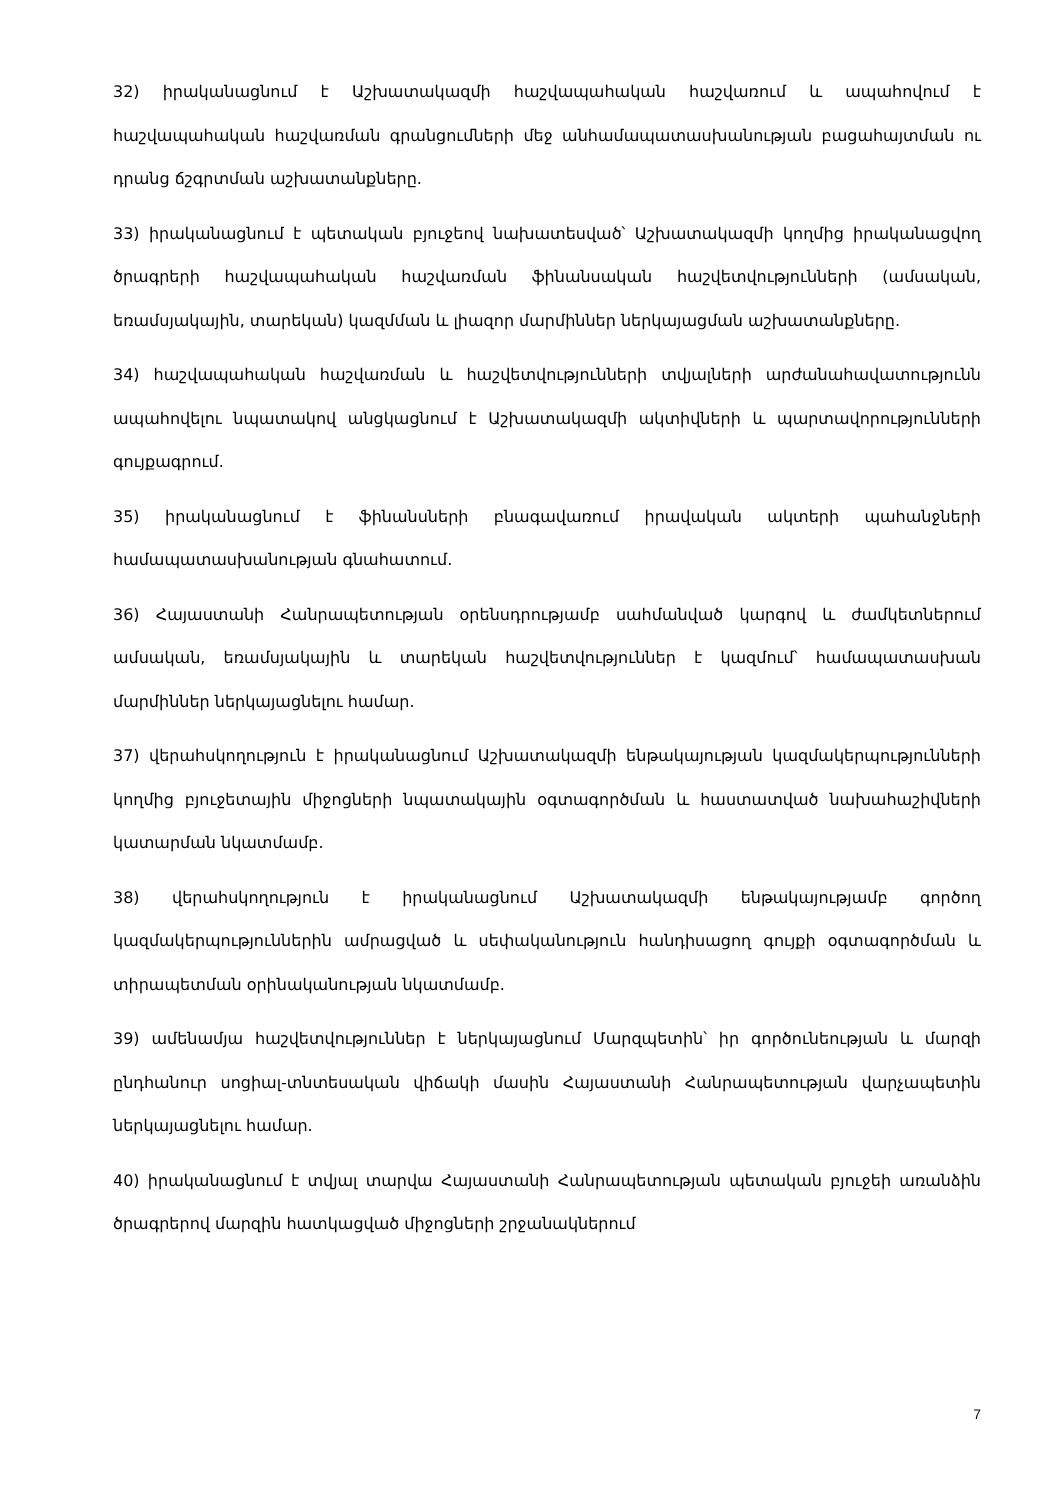32) իրականացնում է Աշխատակազմի հաշվապահական հաշվառում և ապահովում է հաշվապահական հաշվառման գրանցումների մեջ անհամապատասխանության բացահայտման ու դրանց ճշգրտման աշխատանքները.
33) իրականացնում է պետական բյուջեով նախատեսված՝ Աշխատակազմի կողմից իրականացվող ծրագրերի հաշվապահական հաշվառման ֆինանսական հաշվետվությունների (ամսական, եռամսյակային, տարեկան) կազմման և լիազոր մարմիններ ներկայացման աշխատանքները.
34) հաշվապահական հաշվառման և հաշվետվությունների տվյալների արժանահավատությունն ապահովելու նպատակով անցկացնում է Աշխատակազմի ակտիվների և պարտավորությունների գույքագրում.
35) իրականացնում է ֆինանսների բնագավառում իրավական ակտերի պահանջների համապատասխանության գնահատում.
36) Հայաստանի Հանրապետության օրենսդրությամբ սահմանված կարգով և ժամկետներում ամսական, եռամսյակային և տարեկան հաշվետվություններ է կազմում՝ համապատասխան մարմիններ ներկայացնելու համար.
37) վերահսկողություն է իրականացնում Աշխատակազմի ենթակայության կազմակերպությունների կողմից բյուջետային միջոցների նպատակային օգտագործման և հաստատված նախահաշիվների կատարման նկատմամբ.
38) վերահսկողություն է իրականացնում Աշխատակազմի ենթակայությամբ գործող կազմակերպություններին ամրացված և սեփականություն հանդիսացող գույքի օգտագործման և տիրապետման օրինականության նկատմամբ.
39) ամենամյա հաշվետվություններ է ներկայացնում Մարզպետին՝ իր գործունեության և մարզի ընդհանուր սոցիալ-տնտեսական վիճակի մասին Հայաստանի Հանրապետության վարչապետին ներկայացնելու համար.
40) իրականացնում է տվյալ տարվա Հայաստանի Հանրապետության պետական բյուջեի առանձին ծրագրերով մարզին հատկացված միջոցների շրջանակներում
7